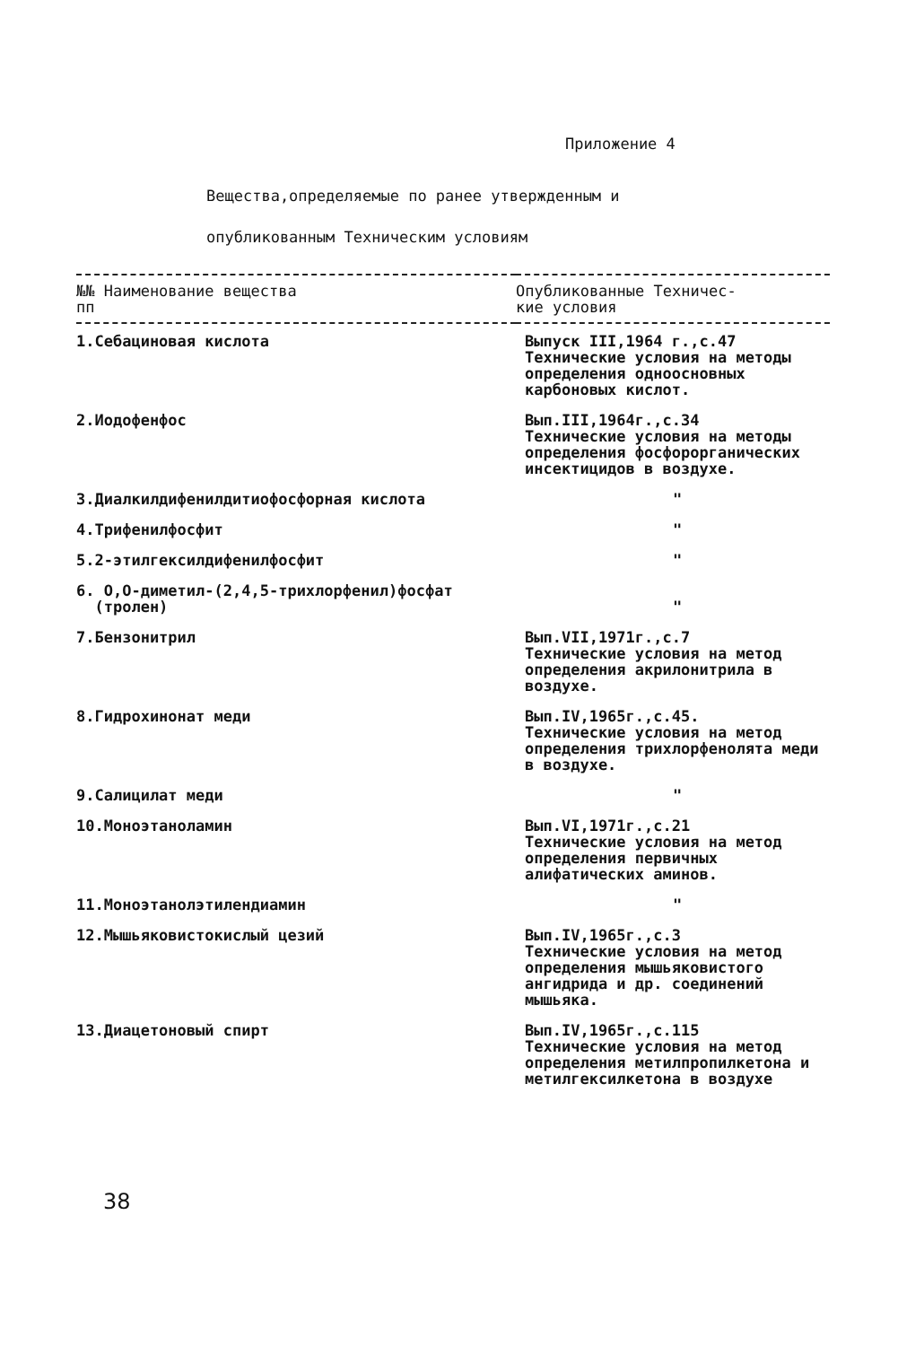Приложение 4
Вещества,определяемые по ранее утвержденным и
опубликованным Техническим условиям
| №№ Наименование вещества пп | Опубликованные Техничес- кие условия |
| --- | --- |
| 1.Себациновая кислота | Выпуск III,1964 г.,с.47 Технические условия на методы определения одноосновных карбоновых кислот. |
| 2.Иодофенфос | Вып.III,1964г.,с.34 Технические условия на методы определения фосфорорганических инсектицидов в воздухе. |
| 3.Диалкилдифенилдитиофосфорная кислота | " |
| 4.Трифенилфосфит | " |
| 5.2-этилгексилдифенилфосфит | " |
| 6. О,О-диметил-(2,4,5-трихлорфенил)фосфат (тролен) | " |
| 7.Бензонитрил | Вып.VII,1971г.,с.7 Технические условия на метод определения акрилонитрила в воздухе. |
| 8.Гидрохинонат меди | Вып.IV,1965г.,с.45. Технические условия на метод определения трихлорфенолята меди в воздухе. |
| 9.Салицилат меди | " |
| 10.Моноэтаноламин | Вып.VI,1971г.,с.21 Технические условия на метод определения первичных алифатических аминов. |
| 11.Моноэтанолэтилендиамин | " |
| 12.Мышьяковистокислый цезий | Вып.IV,1965г.,с.3 Технические условия на метод определения мышьяковистого ангидрида и др. соединений мышьяка. |
| 13.Диацетоновый спирт | Вып.IV,1965г.,с.115 Технические условия на метод определения метилпропилкетона и метилгексилкетона в воздухе |
38